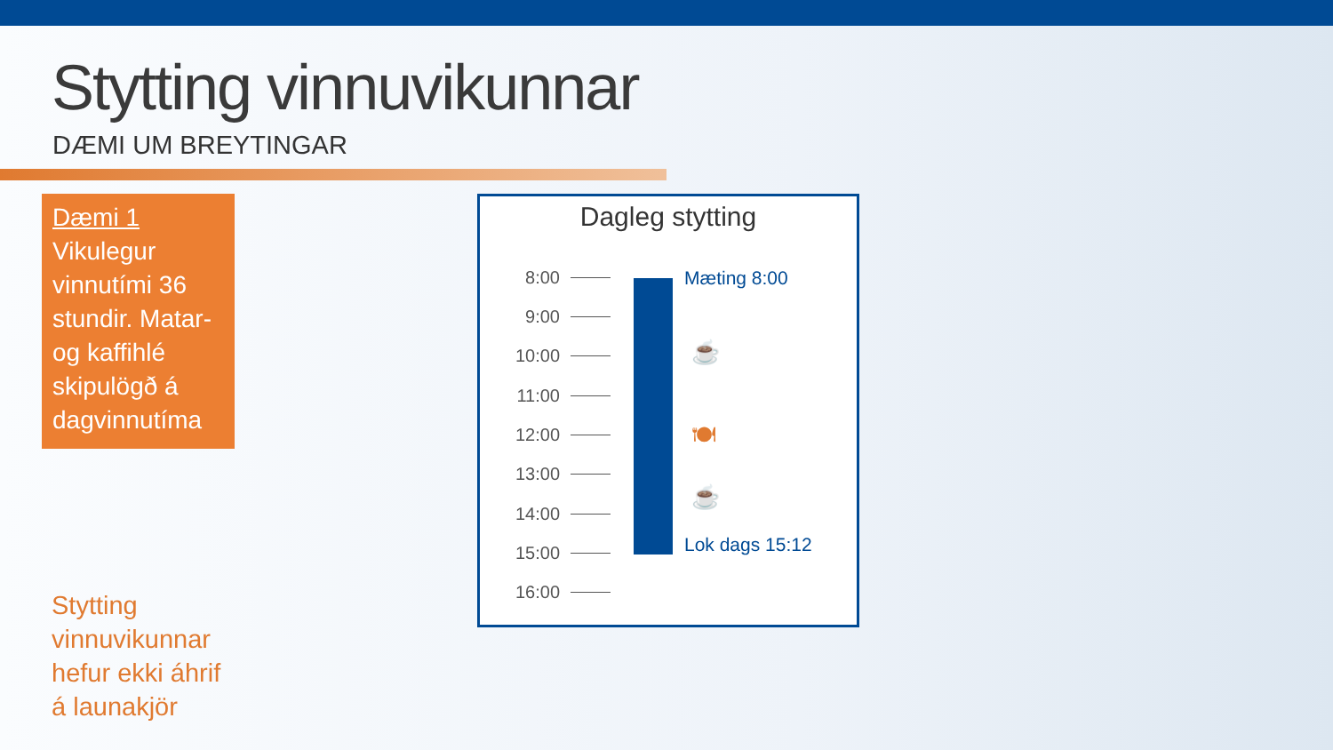Stytting vinnuvikunnar
DÆMI UM BREYTINGAR
Dæmi 1
Vikulegur vinnutími 36 stundir. Matar- og kaffihlé skipulögð á dagvinnutíma
Stytting
vinnuvikunnar
hefur ekki áhrif
á launakjör
Dagleg stytting
8:00
9:00
10:00
11:00
12:00
13:00
14:00
15:00
16:00
Mæting 8:00
☕
🍽
☕
Lok dags 15:12